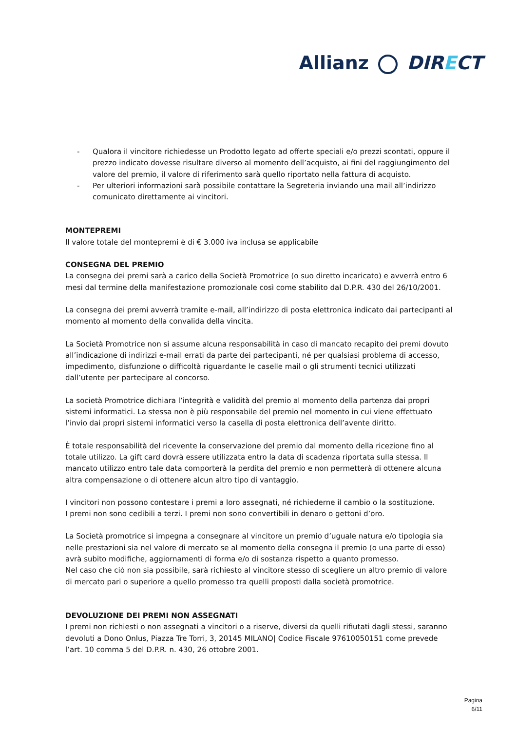Allianz DIRECT
- Qualora il vincitore richiedesse un Prodotto legato ad offerte speciali e/o prezzi scontati, oppure il prezzo indicato dovesse risultare diverso al momento dell’acquisto, ai fini del raggiungimento del valore del premio, il valore di riferimento sarà quello riportato nella fattura di acquisto.
- Per ulteriori informazioni sarà possibile contattare la Segreteria inviando una mail all’indirizzo comunicato direttamente ai vincitori.
MONTEPREMI
Il valore totale del montepremi è di € 3.000 iva inclusa se applicabile
CONSEGNA DEL PREMIO
La consegna dei premi sarà a carico della Società Promotrice (o suo diretto incaricato) e avverrà entro 6 mesi dal termine della manifestazione promozionale così come stabilito dal D.P.R. 430 del 26/10/2001.
La consegna dei premi avverrà tramite e-mail, all’indirizzo di posta elettronica indicato dai partecipanti al momento al momento della convalida della vincita.
La Società Promotrice non si assume alcuna responsabilità in caso di mancato recapito dei premi dovuto all’indicazione di indirizzi e-mail errati da parte dei partecipanti, né per qualsiasi problema di accesso, impedimento, disfunzione o difficoltà riguardante le caselle mail o gli strumenti tecnici utilizzati dall’utente per partecipare al concorso.
La società Promotrice dichiara l’integrità e validità del premio al momento della partenza dai propri sistemi informatici. La stessa non è più responsabile del premio nel momento in cui viene effettuato l’invio dai propri sistemi informatici verso la casella di posta elettronica dell’avente diritto.
È totale responsabilità del ricevente la conservazione del premio dal momento della ricezione fino al totale utilizzo. La gift card dovrà essere utilizzata entro la data di scadenza riportata sulla stessa. Il mancato utilizzo entro tale data comporterà la perdita del premio e non permetterà di ottenere alcuna altra compensazione o di ottenere alcun altro tipo di vantaggio.
I vincitori non possono contestare i premi a loro assegnati, né richiederne il cambio o la sostituzione.
I premi non sono cedibili a terzi. I premi non sono convertibili in denaro o gettoni d’oro.
La Società promotrice si impegna a consegnare al vincitore un premio d’uguale natura e/o tipologia sia nelle prestazioni sia nel valore di mercato se al momento della consegna il premio (o una parte di esso) avrà subito modifiche, aggiornamenti di forma e/o di sostanza rispetto a quanto promesso.
Nel caso che ciò non sia possibile, sarà richiesto al vincitore stesso di scegliere un altro premio di valore di mercato pari o superiore a quello promesso tra quelli proposti dalla società promotrice.
DEVOLUZIONE DEI PREMI NON ASSEGNATI
I premi non richiesti o non assegnati a vincitori o a riserve, diversi da quelli rifiutati dagli stessi, saranno devoluti a Dono Onlus, Piazza Tre Torri, 3, 20145 MILANO| Codice Fiscale 97610050151 come prevede l’art. 10 comma 5 del D.P.R. n. 430, 26 ottobre 2001.
Pagina
6/11